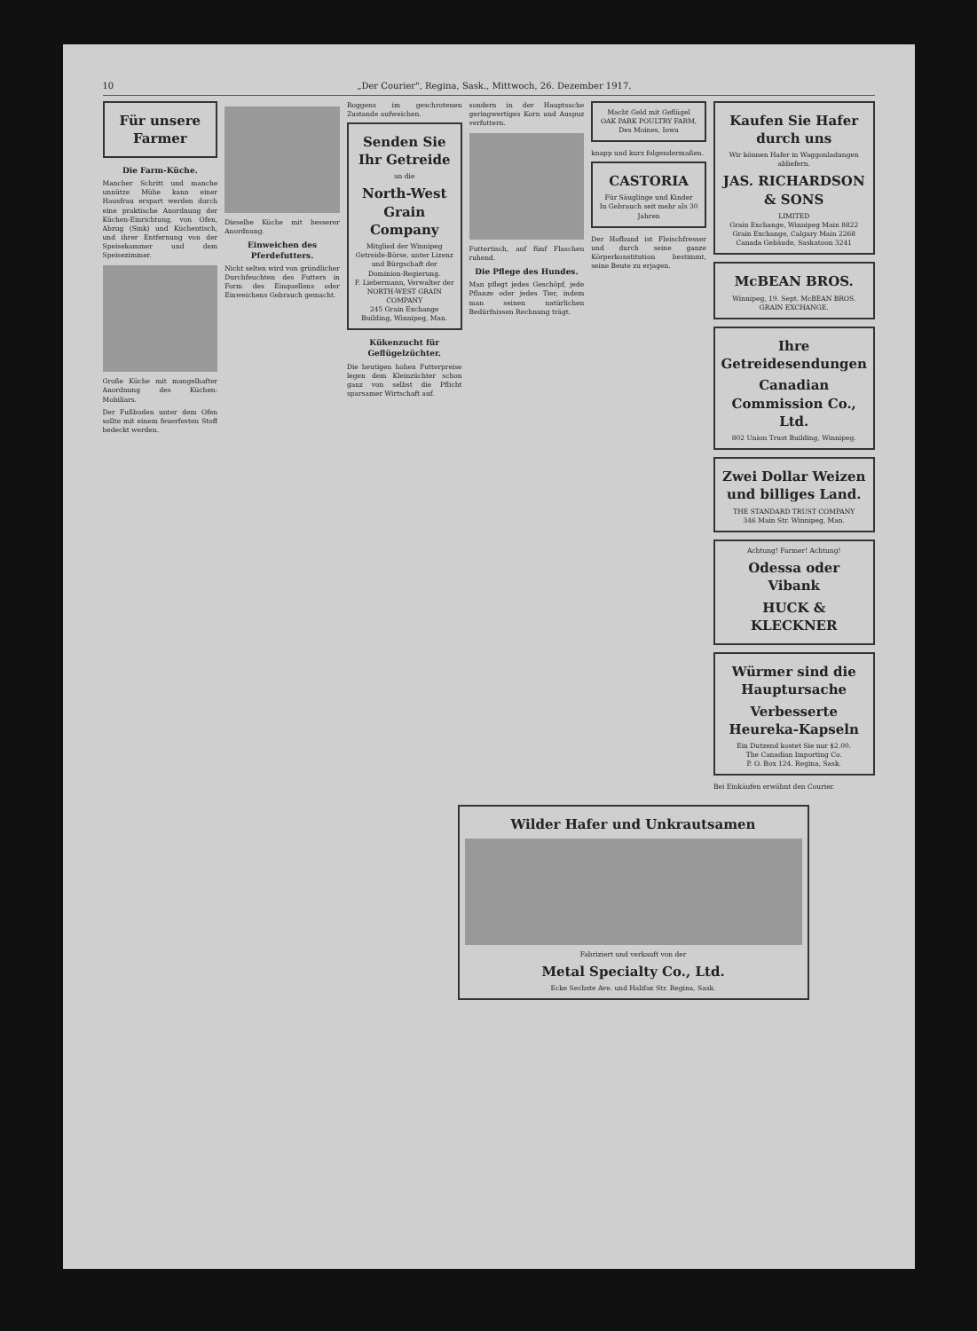10 „Der Courier", Regina, Sask., Mittwoch, 26. Dezember 1917.
Für unsere Farmer
Die Farm-Küche.
Mancher Schritt und manche unnütze Mühe kann einer Hausfrau erspart werden durch eine praktische Anordnung der Küchen-Einrichtung, von Ofen, Abzug (Sink) und Küchentisch, und ihrer Entfernung von der Speisekammer und dem Speisezimmer.
Große Küche mit mangelhafter Anordnung des Küchen-Mobiliars.
Der Fußboden unter dem Ofen sollte mit einem feuerfesten Stoff bedeckt werden.
Dieselbe Küche mit besserer Anordnung.
Einweichen des Pferdefutters.
Nicht selten wird von gründlicher Durchfeuchten des Futters in Form des Einquellens oder Einweichens Gebrauch gemacht.
Roggens im geschrotenen Zustande aufweichen.
Senden Sie Ihr Getreide
an die
North-West Grain Company
Mitglied der Winnipeg Getreide-Börse, unter Lizenz und Bürgschaft der Dominion-Regierung.
F. Liebermann, Verwalter der NORTH-WEST GRAIN COMPANY
245 Grain Exchange Building, Winnipeg, Man.
Kükenzucht für Geflügelzüchter.
Die heutigen hohen Futterpreise legen dem Kleinzüchter schon ganz von selbst die Pflicht sparsamer Wirtschaft auf.
sondern in der Hauptsache geringwertiges Korn und Auspuz verfuttern.
Futtertisch, auf fünf Flaschen ruhend.
Die Pflege des Hundes.
Man pflegt jedes Geschöpf, jede Pflanze oder jedes Tier, indem man seinen natürlichen Bedürfnissen Rechnung trägt.
Macht Geld mit Geflügel
OAK PARK POULTRY FARM, Des Moines, Iowa
knapp und kurz folgendermaßen.
CASTORIA
Für Säuglinge und Kinder
In Gebrauch seit mehr als 30 Jahren
Der Hofhund ist Fleischfresser und durch seine ganze Körperkonstitution bestimmt, seine Beute zu erjagen.
Kaufen Sie Hafer durch uns
Wir können Hafer in Waggonladungen abliefern.
JAS. RICHARDSON & SONS
LIMITED
Grain Exchange, Winnipeg Main 8822
Grain Exchange, Calgary Main 2268
Canada Gebäude, Saskatoon 3241
McBEAN BROS.
Winnipeg, 19. Sept. McBEAN BROS. GRAIN EXCHANGE.
Ihre Getreidesendungen
Canadian Commission Co., Ltd.
802 Union Trust Building, Winnipeg.
Zwei Dollar Weizen und billiges Land.
THE STANDARD TRUST COMPANY
346 Main Str. Winnipeg, Man.
Achtung! Farmer! Achtung!
Odessa oder Vibank
HUCK & KLECKNER
Würmer sind die Hauptursache
Verbesserte Heureka-Kapseln
Ein Dutzend kostet Sie nur $2.00.
The Canadian Importing Co.
P. O. Box 124. Regina, Sask.
Bei Einkäufen erwähnt den Courier.
Wilder Hafer und Unkrautsamen
Fabriziert und verkauft von der
Metal Specialty Co., Ltd.
Ecke Sechste Ave. und Halifax Str. Regina, Sask.